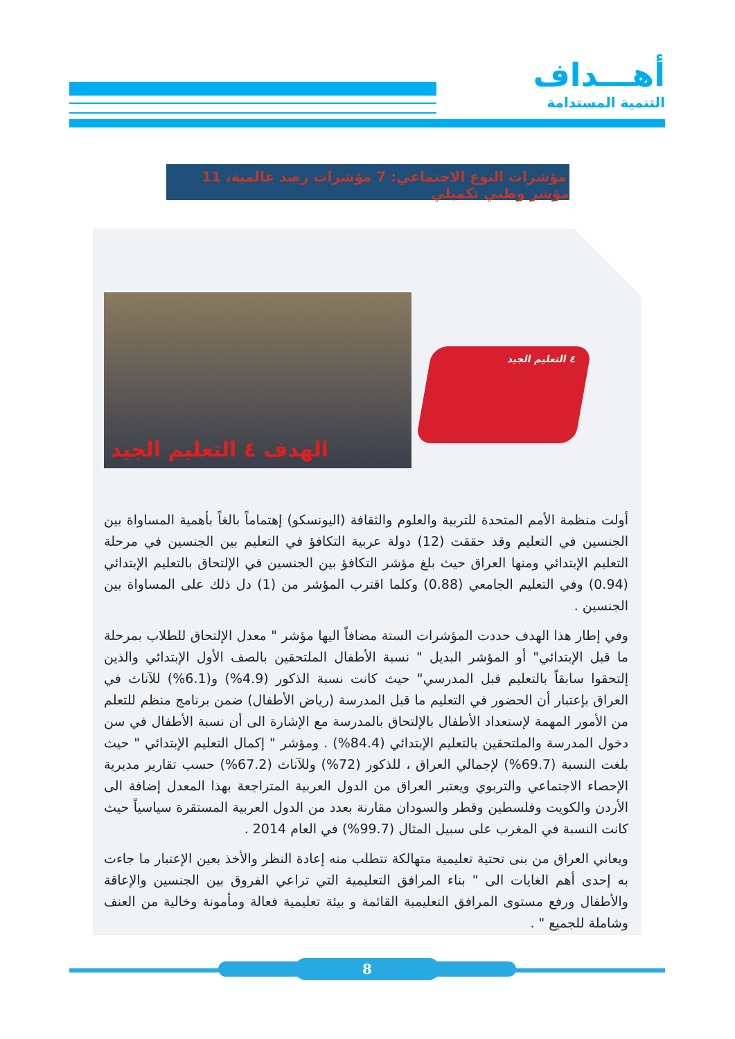أهـــداف
التنمية المستدامة
مؤشرات النوع الاجتماعي: 7 مؤشرات رصد عالمية، 11 مؤشر وطني تكميلي
الهدف ٤ التعليم الجيد
٤ التعليم الجيد
أولت منظمة الأمم المتحدة للتربية والعلوم والثقافة (اليونسكو) إهتماماً بالغاً بأهمية المساواة بين الجنسين في التعليم وقد حققت (12) دولة عربية التكافؤ في التعليم بين الجنسين في مرحلة التعليم الإبتدائي ومنها العراق حيث بلغ مؤشر التكافؤ بين الجنسين في الإلتحاق بالتعليم الإبتدائي (0.94) وفي التعليم الجامعي (0.88) وكلما اقترب المؤشر من (1) دل ذلك على المساواة بين الجنسين .
وفي إطار هذا الهدف حددت المؤشرات الستة مضافاً اليها مؤشر " معدل الإلتحاق للطلاب بمرحلة ما قبل الإبتدائي" أو المؤشر البديل " نسبة الأطفال الملتحقين بالصف الأول الإبتدائي والذين إلتحقوا سابقاً بالتعليم قبل المدرسي" حيث كانت نسبة الذكور (4.9%) و(6.1%) للآناث في العراق بإعتبار أن الحضور في التعليم ما قبل المدرسة (رياض الأطفال) ضمن برنامج منظم للتعلم من الأمور المهمة لإستعداد الأطفال بالإلتحاق بالمدرسة مع الإشارة الى أن نسبة الأطفال في سن دخول المدرسة والملتحقين بالتعليم الإبتدائي (84.4%) . ومؤشر " إكمال التعليم الإبتدائي " حيث بلغت النسبة (69.7%) لإجمالي العراق ، للذكور (72%) وللآناث (67.2%) حسب تقارير مديرية الإحصاء الاجتماعي والتربوي ويعتبر العراق من الدول العربية المتراجعة بهذا المعدل إضافة الى الأردن والكويت وفلسطين وقطر والسودان مقارنة بعدد من الدول العربية المستقرة سياسياً حيث كانت النسبة في المغرب على سبيل المثال (99.7%) في العام 2014 .
ويعاني العراق من بنى تحتية تعليمية متهالكة تتطلب منه إعادة النظر والأخذ بعين الإعتبار ما جاءت به إحدى أهم الغايات الى " بناء المرافق التعليمية التي تراعي الفروق بين الجنسين والإعاقة والأطفال ورفع مستوى المرافق التعليمية القائمة و بيئة تعليمية فعالة ومأمونة وخالية من العنف وشاملة للجميع " .
8